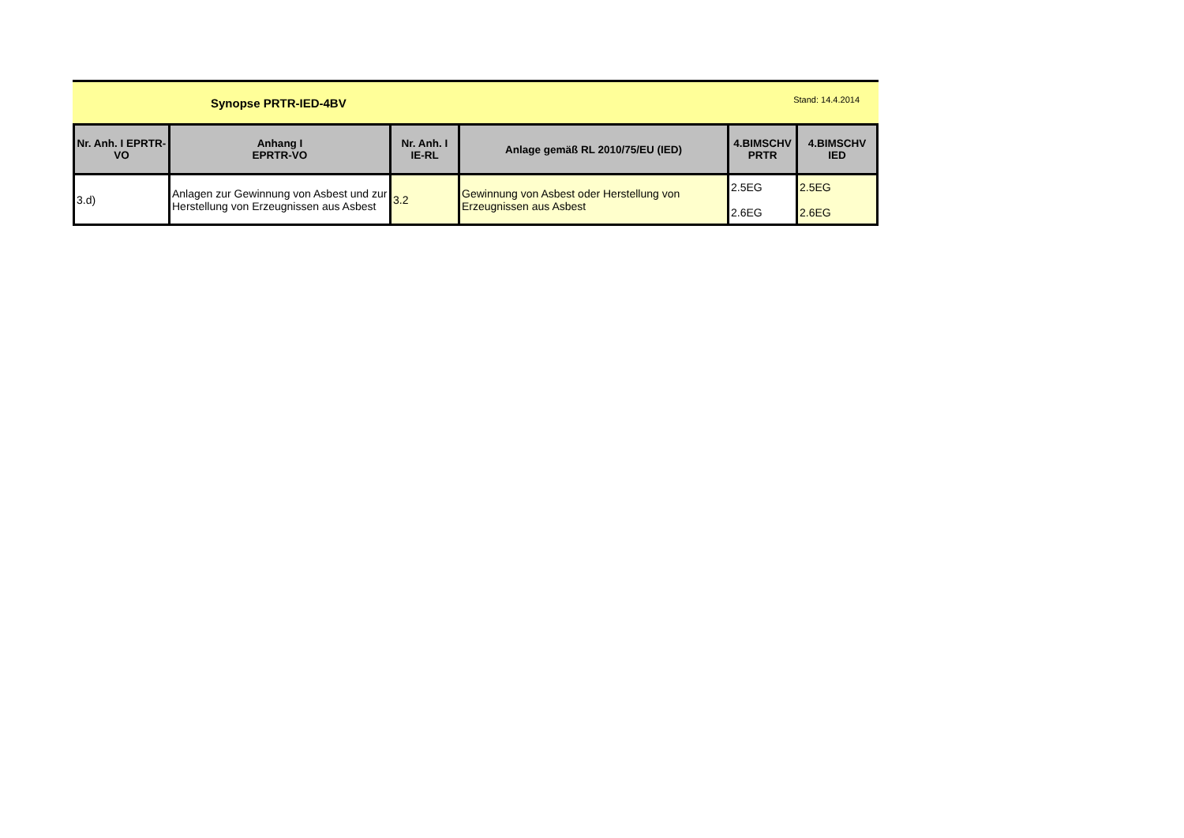Synopse PRTR-IED-4BV
Stand: 14.4.2014
| Nr. Anh. I EPRTR-VO | Anhang I EPRTR-VO | Nr. Anh. I IE-RL | Anlage gemäß RL 2010/75/EU (IED) | 4.BIMSCHV PRTR | 4.BIMSCHV IED |
| --- | --- | --- | --- | --- | --- |
| 3.d) | Anlagen zur Gewinnung von Asbest und zur Herstellung von Erzeugnissen aus Asbest | 3.2 | Gewinnung von Asbest oder Herstellung von Erzeugnissen aus Asbest | 2.5EG 2.6EG | 2.5EG 2.6EG |